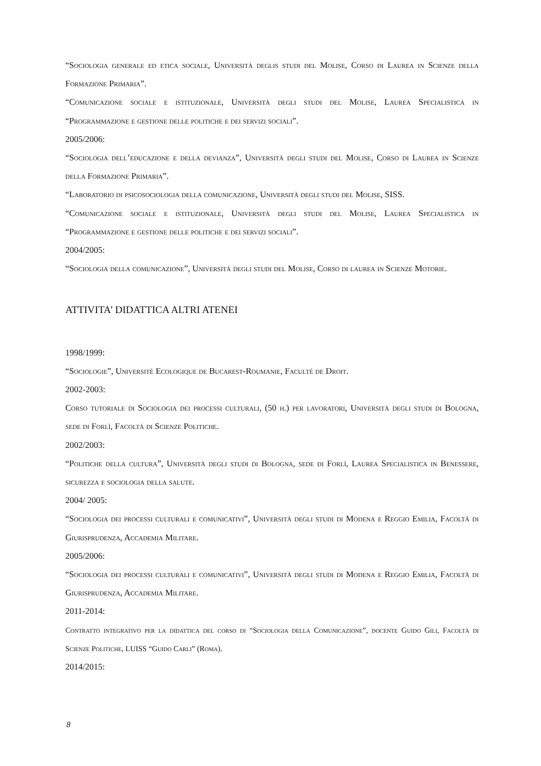“Sociologia generale ed etica sociale, Università deglis studi del Molise, Corso di Laurea in Scienze della Formazione Primaria”.
“Comunicazione sociale e istituzionale, Università degli studi del Molise, Laurea Specialistica in “Programmazione e gestione delle politiche e dei servizi sociali”.
2005/2006:
“Sociologia dell’educazione e della devianza”, Università degli studi del Molise, Corso di Laurea in Scienze della Formazione Primaria”.
“Laboratorio di psicosociologia della comunicazione, Università degli studi del Molise, SISS.
“Comunicazione sociale e istituzionale, Università degli studi del Molise, Laurea Specialistica in “Programmazione e gestione delle politiche e dei servizi sociali”.
2004/2005:
“Sociologia della comunicazione”, Università degli studi del Molise, Corso di laurea in Scienze Motorie.
ATTIVITA’ DIDATTICA ALTRI ATENEI
1998/1999:
“Sociologie”, Université Ecologique de Bucarest-Roumanie, Faculté de Droit.
2002-2003:
Corso tutoriale di Sociologia dei processi culturali, (50 h.) per lavoratori, Università degli studi di Bologna, sede di Forlì, Facoltà di Scienze Politiche.
2002/2003:
“Politiche della cultura”, Università degli studi di Bologna, sede di Forlì, Laurea Specialistica in Benessere, sicurezza e sociologia della salute.
2004/ 2005:
“Sociologia dei processi culturali e comunicativi”, Università degli studi di Modena e Reggio Emilia, Facoltà di Giurisprudenza, Accademia Militare.
2005/2006:
“Sociologia dei processi culturali e comunicativi”, Università degli studi di Modena e Reggio Emilia, Facoltà di Giurisprudenza, Accademia Militare.
2011-2014:
Contratto integrativo per la didattica del corso di “Sociologia della Comunicazione”, docente Guido Gili, Facoltà di Scienze Politiche, LUISS “Guido Carli” (Roma).
2014/2015:
8